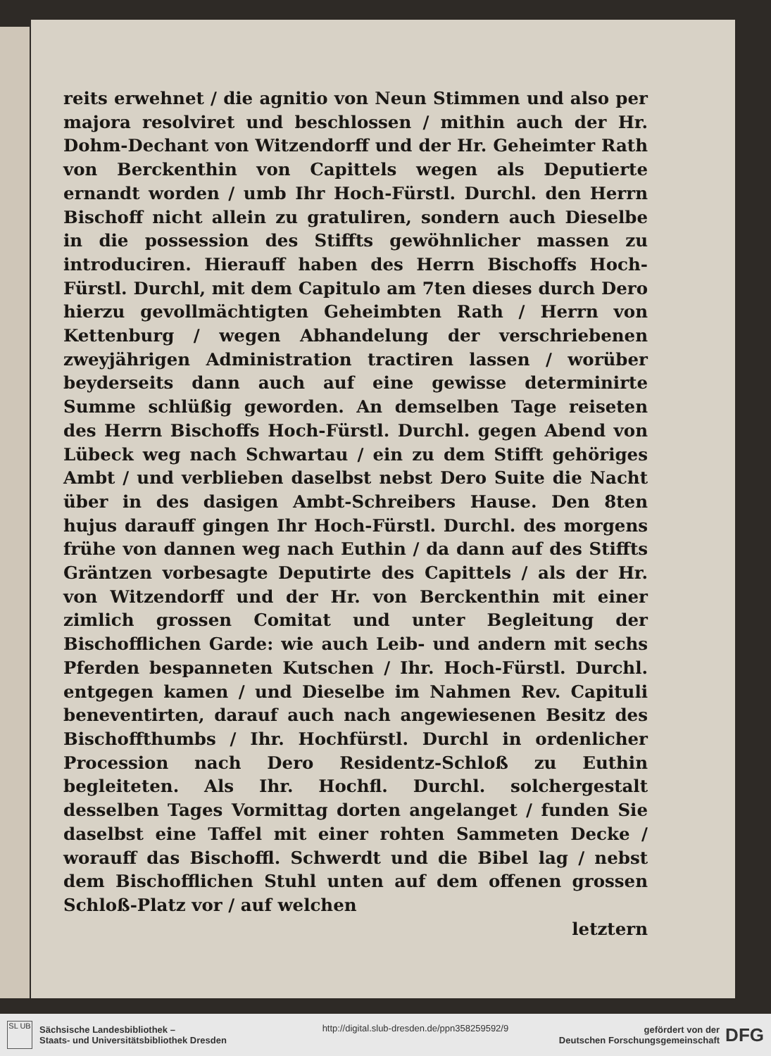reits erwehnet / die agnitio von Neun Stimmen und also per majora resolviret und beschlossen / mithin auch der Hr. Dohm-Dechant von Witzendorff und der Hr. Geheimter Rath von Berckenthin von Capittels wegen als Deputierte ernandt worden / umb Ihr Hoch-Fürstl. Durchl. den Herrn Bischoff nicht allein zu gratuliren, sondern auch Dieselbe in die possession des Stiffts gewöhnlicher massen zu introduciren. Hierauff haben des Herrn Bischoffs Hoch-Fürstl. Durchl, mit dem Capitulo am 7ten dieses durch Dero hierzu gevollmächtigten Geheimbten Rath / Herrn von Kettenburg / wegen Abhandelung der verschriebenen zweyjährigen Administration tractiren lassen / worüber beyderseits dann auch auf eine gewisse determinirte Summe schlüßig geworden. An demselben Tage reiseten des Herrn Bischoffs Hoch-Fürstl. Durchl. gegen Abend von Lübeck weg nach Schwartau / ein zu dem Stifft gehöriges Ambt / und verblieben daselbst nebst Dero Suite die Nacht über in des dasigen Ambt-Schreibers Hause. Den 8ten hujus darauff gingen Ihr Hoch-Fürstl. Durchl. des morgens frühe von dannen weg nach Euthin / da dann auf des Stiffts Gräntzen vorbesagte Deputirte des Capittels / als der Hr. von Witzendorff und der Hr. von Berckenthin mit einer zimlich grossen Comitat und unter Begleitung der Bischofflichen Garde: wie auch Leib- und andern mit sechs Pferden bespanneten Kutschen / Ihr. Hoch-Fürstl. Durchl. entgegen kamen / und Dieselbe im Nahmen Rev. Capituli beneventirten, darauf auch nach angewiesenen Besitz des Bischoffthumbs / Ihr. Hochfürstl. Durchl in ordenlicher Procession nach Dero Residentz-Schloß zu Euthin begleiteten. Als Ihr. Hochfl. Durchl. solchergestalt desselben Tages Vormittag dorten angelanget / funden Sie daselbst eine Taffel mit einer rohten Sammeten Decke / worauff das Bischoffl. Schwerdt und die Bibel lag / nebst dem Bischofflichen Stuhl unten auf dem offenen grossen Schloß-Platz vor / auf welchen
letztern
SL UB
Sächsische Landesbibliothek –
Staats- und Universitätsbibliothek Dresden
http://digital.slub-dresden.de/ppn358259592/9
gefördert von der
Deutschen Forschungsgemeinschaft
DFG